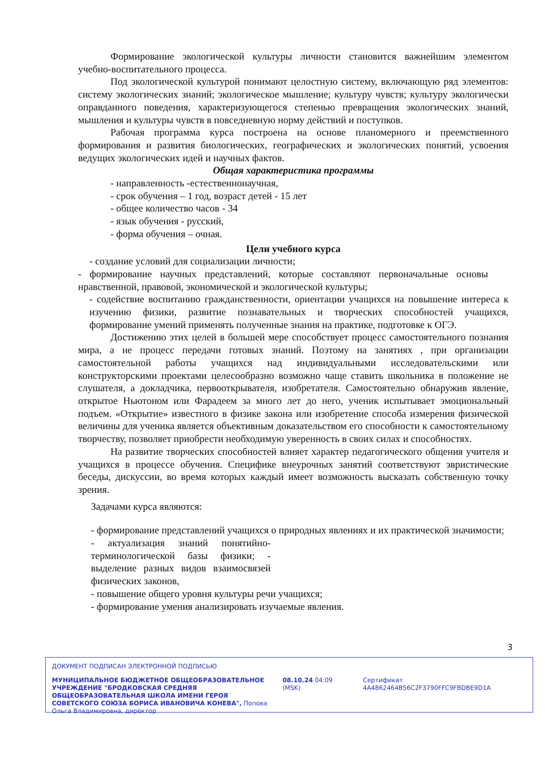Формирование экологической культуры личности становится важнейшим элементом учебно-воспитательного процесса.
Под экологической культурой понимают целостную систему, включающую ряд элементов: систему экологических знаний; экологическое мышление; культуру чувств; культуру экологически оправданного поведения, характеризующегося степенью превращения экологических знаний, мышления и культуры чувств в повседневную норму действий и поступков.
Рабочая программа курса построена на основе планомерного и преемственного формирования и развития биологических, географических и экологических понятий, усвоения ведущих экологических идей и научных фактов.
Общая характеристика программы
- направленность -естественнонаучная,
- срок обучения – 1 год, возраст детей - 15 лет
- общее количество часов - 34
- язык обучения - русский,
- форма обучения – очная.
Цели учебного курса
- создание условий для социализации личности;
- формирование научных представлений, которые составляют первоначальные основы нравственной, правовой, экономической и экологической культуры;
- содействие воспитанию гражданственности, ориентации учащихся на повышение интереса к изучению физики, развитие познавательных и творческих способностей учащихся, формирование умений применять полученные знания на практике, подготовке к ОГЭ.
Достижению этих целей в большей мере способствует процесс самостоятельного познания мира, а не процесс передачи готовых знаний. Поэтому на занятиях , при организации самостоятельной работы учащихся над индивидуальными исследовательскими или конструкторскими проектами целесообразно возможно чаще ставить школьника в положение не слушателя, а докладчика, первооткрывателя, изобретателя. Самостоятельно обнаружив явление, открытое Ньютоном или Фарадеем за много лет до него, ученик испытывает эмоциональный подъем. «Открытие» известного в физике закона или изобретение способа измерения физической величины для ученика является объективным доказательством его способности к самостоятельному творчеству, позволяет приобрести необходимую уверенность в своих силах и способностях.
На развитие творческих способностей влияет характер педагогического общения учителя и учащихся в процессе обучения. Специфике внеурочных занятий соответствуют эвристические беседы, дискуссии, во время которых каждый имеет возможность высказать собственную точку зрения.
Задачами курса являются:
- формирование представлений учащихся о природных явлениях и их практической значимости;
- актуализация знаний понятийно-терминологической базы физики; - выделение разных видов взаимосвязей физических законов,
- повышение общего уровня культуры речи учащихся;
- формирование умения анализировать изучаемые явления.
3
ДОКУМЕНТ ПОДПИСАН ЭЛЕКТРОННОЙ ПОДПИСЬЮ
МУНИЦИПАЛЬНОЕ БЮДЖЕТНОЕ ОБЩЕОБРАЗОВАТЕЛЬНОЕ УЧРЕЖДЕНИЕ "БРОДКОВСКАЯ СРЕДНЯЯ ОБЩЕОБРАЗОВАТЕЛЬНАЯ ШКОЛА ИМЕНИ ГЕРОЯ СОВЕТСКОГО СОЮЗА БОРИСА ИВАНОВИЧА КОНЕВА", Попова Ольга Владимировна, директор
08.10.24 04:09 (MSK) Сертификат 4A4862464B56C2F3790FFC9FBDBE9D1A